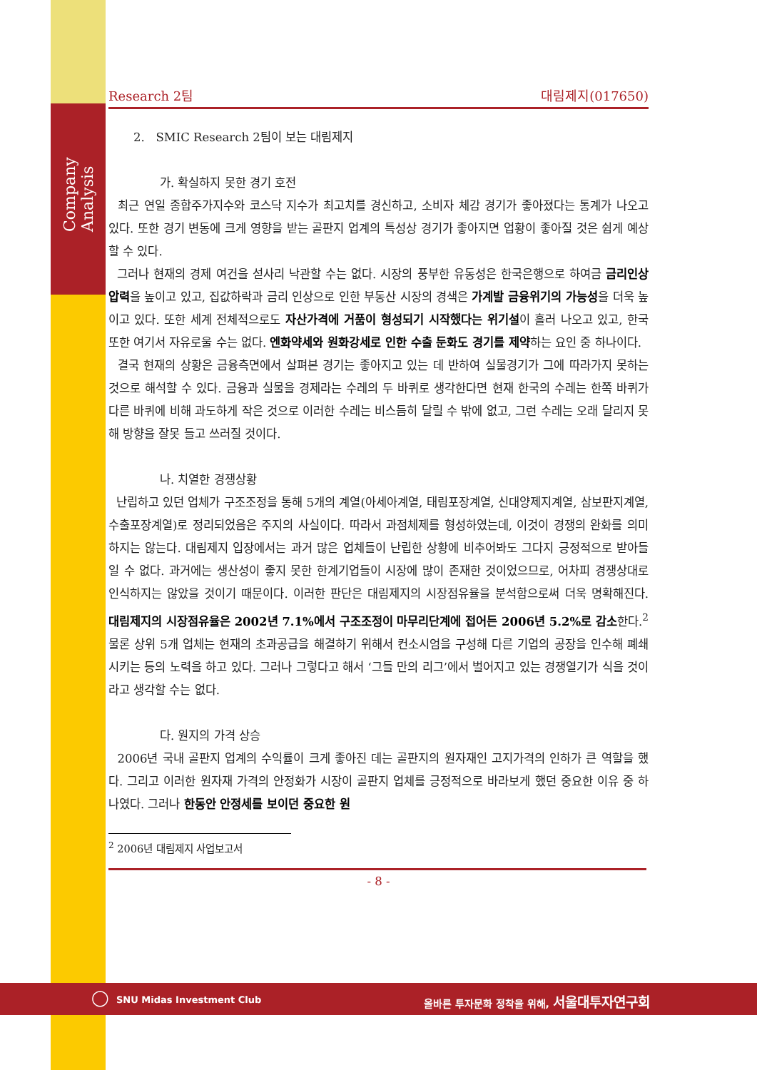Company Analysis
Research 2팀 대림제지(017650)
2. SMIC Research 2팀이 보는 대림제지
가. 확실하지 못한 경기 호전
최근 연일 종합주가지수와 코스닥 지수가 최고치를 경신하고, 소비자 체감 경기가 좋아졌다는 통계가 나오고 있다. 또한 경기 변동에 크게 영향을 받는 골판지 업계의 특성상 경기가 좋아지면 업황이 좋아질 것은 쉽게 예상할 수 있다.
그러나 현재의 경제 여건을 섣사리 낙관할 수는 없다. 시장의 풍부한 유동성은 한국은행으로 하여금 금리인상 압력을 높이고 있고, 집값하락과 금리 인상으로 인한 부동산 시장의 경색은 가계발 금융위기의 가능성을 더욱 높이고 있다. 또한 세계 전체적으로도 자산가격에 거품이 형성되기 시작했다는 위기설이 흘러 나오고 있고, 한국 또한 여기서 자유로울 수는 없다. 엔화약세와 원화강세로 인한 수출 둔화도 경기를 제약하는 요인 중 하나이다.
결국 현재의 상황은 금융측면에서 살펴본 경기는 좋아지고 있는 데 반하여 실물경기가 그에 따라가지 못하는 것으로 해석할 수 있다. 금융과 실물을 경제라는 수레의 두 바퀴로 생각한다면 현재 한국의 수레는 한쪽 바퀴가 다른 바퀴에 비해 과도하게 작은 것으로 이러한 수레는 비스듬히 달릴 수 밖에 없고, 그런 수레는 오래 달리지 못해 방향을 잘못 들고 쓰러질 것이다.
나. 치열한 경쟁상황
난립하고 있던 업체가 구조조정을 통해 5개의 계열(아세아계열, 태림포장계열, 신대양제지계열, 삼보판지계열, 수출포장계열)로 정리되었음은 주지의 사실이다. 따라서 과점체제를 형성하였는데, 이것이 경쟁의 완화를 의미하지는 않는다. 대림제지 입장에서는 과거 많은 업체들이 난립한 상황에 비추어봐도 그다지 긍정적으로 받아들일 수 없다. 과거에는 생산성이 좋지 못한 한계기업들이 시장에 많이 존재한 것이었으므로, 어차피 경쟁상대로 인식하지는 않았을 것이기 때문이다. 이러한 판단은 대림제지의 시장점유율을 분석함으로써 더욱 명확해진다. 대림제지의 시장점유율은 2002년 7.1%에서 구조조정이 마무리단계에 접어든 2006년 5.2%로 감소한다.<sup>2</sup> 물론 상위 5개 업체는 현재의 초과공급을 해결하기 위해서 컨소시엄을 구성해 다른 기업의 공장을 인수해 폐쇄시키는 등의 노력을 하고 있다. 그러나 그렇다고 해서 ‘그들 만의 리그’에서 벌어지고 있는 경쟁열기가 식을 것이라고 생각할 수는 없다.
다. 원지의 가격 상승
2006년 국내 골판지 업계의 수익률이 크게 좋아진 데는 골판지의 원자재인 고지가격의 인하가 큰 역할을 했다. 그리고 이러한 원자재 가격의 안정화가 시장이 골판지 업체를 긍정적으로 바라보게 했던 중요한 이유 중 하나였다. 그러나 한동안 안정세를 보이던 중요한 원
<sup>2</sup> 2006년 대림제지 사업보고서
- 8 -
◯ SNU Midas Investment Club 올바른 투자문화 정착을 위해, 서울대투자연구회